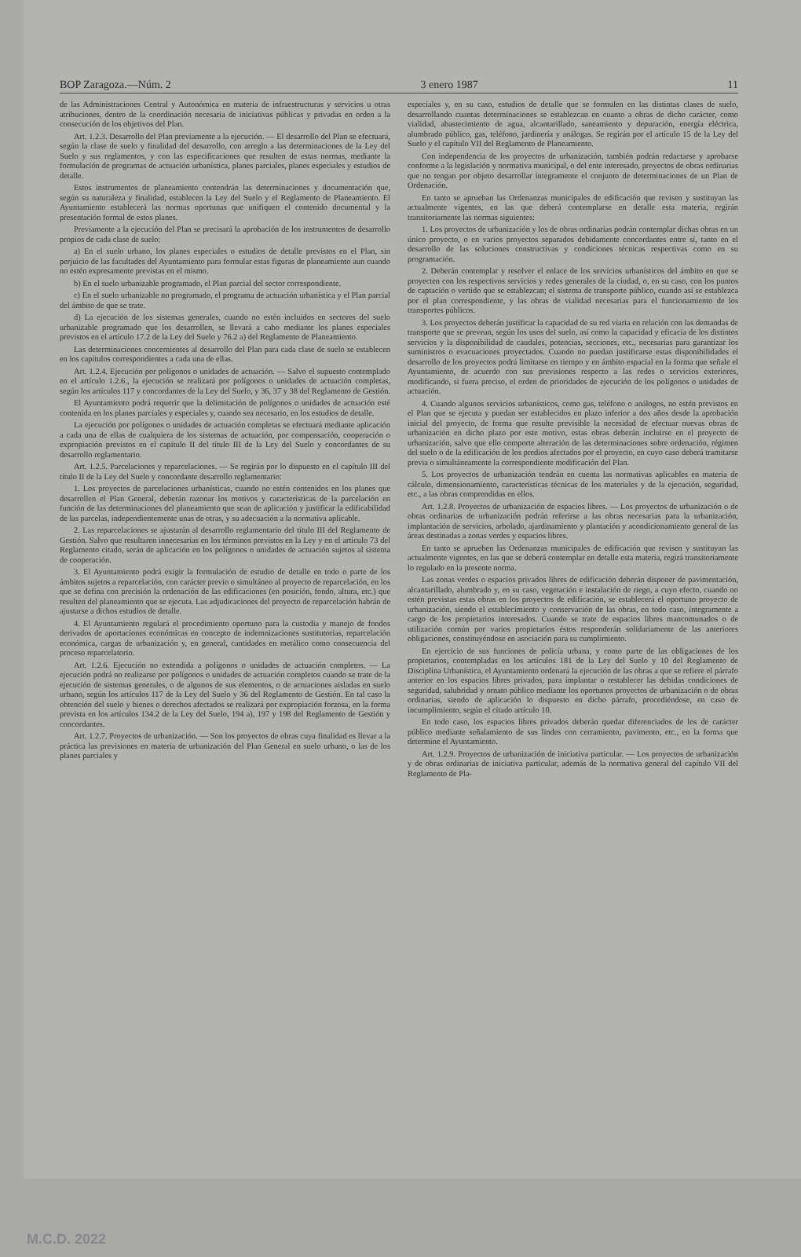BOP Zaragoza.—Núm. 2 3 enero 1987 11
de las Administraciones Central y Autonómica en materia de infraestructuras y servicios u otras atribuciones, dentro de la coordinación necesaria de iniciativas públicas y privadas en orden a la consecución de los objetivos del Plan.
Art. 1.2.3. Desarrollo del Plan previamente a la ejecución. — El desarrollo del Plan se efectuará, según la clase de suelo y finalidad del desarrollo, con arreglo a las determinaciones de la Ley del Suelo y sus reglamentos, y con las especificaciones que resulten de estas normas, mediante la formulación de programas de actuación urbanística, planes parciales, planes especiales y estudios de detalle.
Estos instrumentos de planeamiento contendrán las determinaciones y documentación que, según su naturaleza y finalidad, establecen la Ley del Suelo y el Reglamento de Planeamiento. El Ayuntamiento establecerá las normas oportunas que unifiquen el contenido documental y la presentación formal de estos planes.
Previamente a la ejecución del Plan se precisará la aprobación de los instrumentos de desarrollo propios de cada clase de suelo:
a) En el suelo urbano, los planes especiales o estudios de detalle previstos en el Plan, sin perjuicio de las facultades del Ayuntamiento para formular estas figuras de planeamiento aun cuando no estén expresamente previstas en el mismo.
b) En el suelo urbanizable programado, el Plan parcial del sector correspondiente.
c) En el suelo urbanizable no programado, el programa de actuación urbanística y el Plan parcial del ámbito de que se trate.
d) La ejecución de los sistemas generales, cuando no estén incluidos en sectores del suelo urbanizable programado que los desarrollen, se llevará a cabo mediante los planes especiales previstos en el artículo 17.2 de la Ley del Suelo y 76.2 a) del Reglamento de Planeamiento.
Las determinaciones concernientes al desarrollo del Plan para cada clase de suelo se establecen en los capítulos correspondientes a cada una de ellas.
Art. 1.2.4. Ejecución por polígonos o unidades de actuación. — Salvo el supuesto contemplado en el artículo 1.2.6., la ejecución se realizará por polígonos o unidades de actuación completas, según los artículos 117 y concordantes de la Ley del Suelo, y 36, 37 y 38 del Reglamento de Gestión.
El Ayuntamiento podrá requerir que la delimitación de polígonos o unidades de actuación esté contenida en los planes parciales y especiales y, cuando sea necesario, en los estudios de detalle.
La ejecución por polígonos o unidades de actuación completas se efectuará mediante aplicación a cada una de ellas de cualquiera de los sistemas de actuación, por compensación, cooperación o expropiación previstos en el capítulo II del título III de la Ley del Suelo y concordantes de su desarrollo reglamentario.
Art. 1.2.5. Parcelaciones y reparcelaciones. — Se regirán por lo dispuesto en el capítulo III del título II de la Ley del Suelo y concordante desarrollo reglamentario:
1. Los proyectos de parcelaciones urbanísticas, cuando no estén contenidos en los planes que desarrollen el Plan General, deberán razonar los motivos y características de la parcelación en función de las determinaciones del planeamiento que sean de aplicación y justificar la edificabilidad de las parcelas, independientemente unas de otras, y su adecuación a la normativa aplicable.
2. Las reparcelaciones se ajustarán al desarrollo reglamentario del título III del Reglamento de Gestión. Salvo que resultaren innecesarias en los términos previstos en la Ley y en el artículo 73 del Reglamento citado, serán de aplicación en los polígonos o unidades de actuación sujetos al sistema de cooperación.
3. El Ayuntamiento podrá exigir la formulación de estudio de detalle en todo o parte de los ámbitos sujetos a reparcelación, con carácter previo o simultáneo al proyecto de reparcelación, en los que se defina con precisión la ordenación de las edificaciones (en posición, fondo, altura, etc.) que resulten del planeamiento que se ejecuta. Las adjudicaciones del proyecto de reparcelación habrán de ajustarse a dichos estudios de detalle.
4. El Ayuntamiento regulará el procedimiento oportuno para la custodia y manejo de fondos derivados de aportaciones económicas en concepto de indemnizaciones sustitutorias, reparcelación económica, cargas de urbanización y, en general, cantidades en metálico como consecuencia del proceso reparcelatorio.
Art. 1.2.6. Ejecución no extendida a polígonos o unidades de actuación completos. — La ejecución podrá no realizarse por polígonos o unidades de actuación completos cuando se trate de la ejecución de sistemas generales, o de algunos de sus elementos, o de actuaciones aisladas en suelo urbano, según los artículos 117 de la Ley del Suelo y 36 del Reglamento de Gestión. En tal caso la obtención del suelo y bienes o derechos afectados se realizará por expropiación forzosa, en la forma prevista en los artículos 134.2 de la Ley del Suelo, 194 a), 197 y 198 del Reglamento de Gestión y concordantes.
Art. 1.2.7. Proyectos de urbanización. — Son los proyectos de obras cuya finalidad es llevar a la práctica las previsiones en materia de urbanización del Plan General en suelo urbano, o las de los planes parciales y
especiales y, en su caso, estudios de detalle que se formulen en las distintas clases de suelo, desarrollando cuantas determinaciones se establezcan en cuanto a obras de dicho carácter, como vialidad, abastecimiento de agua, alcantarillado, saneamiento y depuración, energía eléctrica, alumbrado público, gas, teléfono, jardinería y análogas. Se regirán por el artículo 15 de la Ley del Suelo y el capítulo VII del Reglamento de Planeamiento.
Con independencia de los proyectos de urbanización, también podrán redactarse y aprobarse conforme a la legislación y normativa municipal, o del ente interesado, proyectos de obras ordinarias que no tengan por objeto desarrollar íntegramente el conjunto de determinaciones de un Plan de Ordenación.
En tanto se aprueban las Ordenanzas municipales de edificación que revisen y sustituyan las actualmente vigentes, en las que deberá contemplarse en detalle esta materia, regirán transitoriamente las normas siguientes:
1. Los proyectos de urbanización y los de obras ordinarias podrán contemplar dichas obras en un único proyecto, o en varios proyectos separados debidamente concordantes entre sí, tanto en el desarrollo de las soluciones constructivas y condiciones técnicas respectivas como en su programación.
2. Deberán contemplar y resolver el enlace de los servicios urbanísticos del ámbito en que se proyecten con los respectivos servicios y redes generales de la ciudad, o, en su caso, con los puntos de captación o vertido que se establezcan; el sistema de transporte público, cuando así se establezca por el plan correspondiente, y las obras de vialidad necesarias para el funcionamiento de los transportes públicos.
3. Los proyectos deberán justificar la capacidad de su red viaria en relación con las demandas de transporte que se prevean, según los usos del suelo, así como la capacidad y eficacia de los distintos servicios y la disponibilidad de caudales, potencias, secciones, etc., necesarias para garantizar los suministros o evacuaciones proyectados. Cuando no puedan justificarse estas disponibilidades el desarrollo de los proyectos podrá limitarse en tiempo y en ámbito espacial en la forma que señale el Ayuntamiento, de acuerdo con sus previsiones respecto a las redes o servicios exteriores, modificando, si fuera preciso, el orden de prioridades de ejecución de los polígonos o unidades de actuación.
4. Cuando algunos servicios urbanísticos, como gas, teléfono o análogos, no estén previstos en el Plan que se ejecuta y puedan ser establecidos en plazo inferior a dos años desde la aprobación inicial del proyecto, de forma que resulte previsible la necesidad de efectuar nuevas obras de urbanización en dicho plazo por este motivo, estas obras deberán incluirse en el proyecto de urbanización, salvo que ello comporte alteración de las determinaciones sobre ordenación, régimen del suelo o de la edificación de los predios afectados por el proyecto, en cuyo caso deberá tramitarse previa o simultáneamente la correspondiente modificación del Plan.
5. Los proyectos de urbanización tendrán en cuenta las normativas aplicables en materia de cálculo, dimensionamiento, características técnicas de los materiales y de la ejecución, seguridad, etc., a las obras comprendidas en ellos.
Art. 1.2.8. Proyectos de urbanización de espacios libres. — Los proyectos de urbanización o de obras ordinarias de urbanización podrán referirse a las obras necesarias para la urbanización, implantación de servicios, arbolado, ajardinamiento y plantación y acondicionamiento general de las áreas destinadas a zonas verdes y espacios libres.
En tanto se aprueben las Ordenanzas municipales de edificación que revisen y sustituyan las actualmente vigentes, en las que se deberá contemplar en detalle esta materia, regirá transitoriamente lo regulado en la presente norma.
Las zonas verdes o espacios privados libres de edificación deberán disponer de pavimentación, alcantarillado, alumbrado y, en su caso, vegetación e instalación de riego, a cuyo efecto, cuando no estén previstas estas obras en los proyectos de edificación, se establecerá el oportuno proyecto de urbanización, siendo el establecimiento y conservación de las obras, en todo caso, íntegramente a cargo de los propietarios interesados. Cuando se trate de espacios libres mancomunados o de utilización común por varios propietarios éstos responderán solidariamente de las anteriores obligaciones, constituyéndose en asociación para su cumplimiento.
En ejercicio de sus funciones de policía urbana, y como parte de las obligaciones de los propietarios, contempladas en los artículos 181 de la Ley del Suelo y 10 del Reglamento de Disciplina Urbanística, el Ayuntamiento ordenará la ejecución de las obras a que se refiere el párrafo anterior en los espacios libres privados, para implantar o restablecer las debidas condiciones de seguridad, salubridad y ornato público mediante los oportunos proyectos de urbanización o de obras ordinarias, siendo de aplicación lo dispuesto en dicho párrafo, procediéndose, en caso de incumplimiento, según el citado artículo 10.
En todo caso, los espacios libres privados deberán quedar diferenciados de los de carácter público mediante señalamiento de sus lindes con cerramiento, pavimento, etc., en la forma que determine el Ayuntamiento.
Art. 1.2.9. Proyectos de urbanización de iniciativa particular. — Los proyectos de urbanización y de obras ordinarias de iniciativa particular, además de la normativa general del capítulo VII del Reglamento de Pla-
M.C.D. 2022